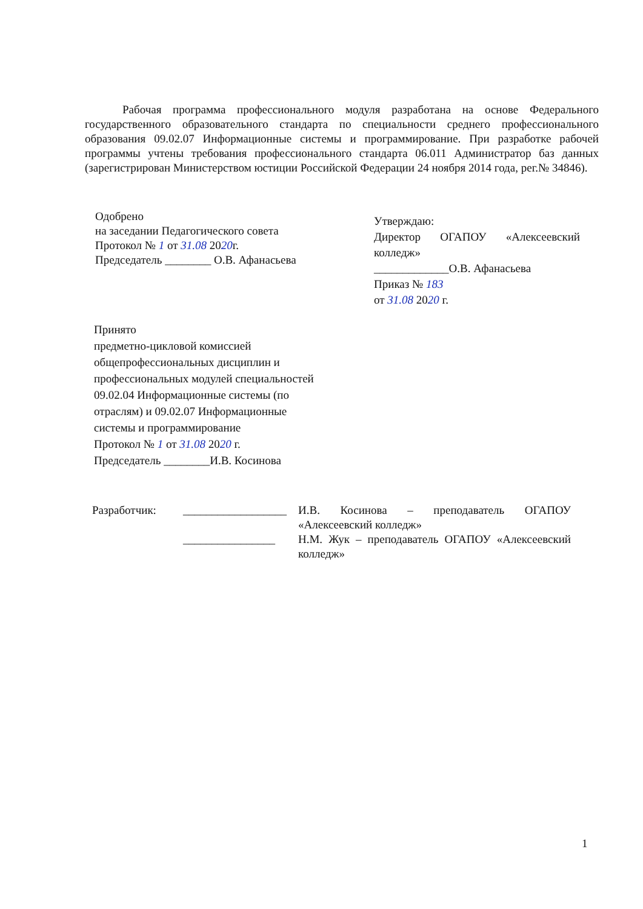Рабочая программа профессионального модуля разработана на основе Федерального государственного образовательного стандарта по специальности среднего профессионального образования 09.02.07 Информационные системы и программирование. При разработке рабочей программы учтены требования профессионального стандарта 06.011 Администратор баз данных (зарегистрирован Министерством юстиции Российской Федерации 24 ноября 2014 года, рег.№ 34846).
Одобрено
на заседании Педагогического совета
Протокол № 1 от 31.08 2020г.
Председатель ________ О.В. Афанасьева
Утверждаю:
Директор ОГАПОУ «Алексеевский колледж»
_____________О.В. Афанасьева
Приказ № 183
от 31.08 2020 г.
Принято
предметно-цикловой комиссией
общепрофессиональных дисциплин и
профессиональных модулей специальностей
09.02.04 Информационные системы (по
отраслям) и 09.02.07 Информационные
системы и программирование
Протокол № 1 от 31.08 2020 г.
Председатель ________И.В. Косинова
Разработчик: __________________
________________
И.В. Косинова – преподаватель ОГАПОУ «Алексеевский колледж»
Н.М. Жук – преподаватель ОГАПОУ «Алексеевский колледж»
1